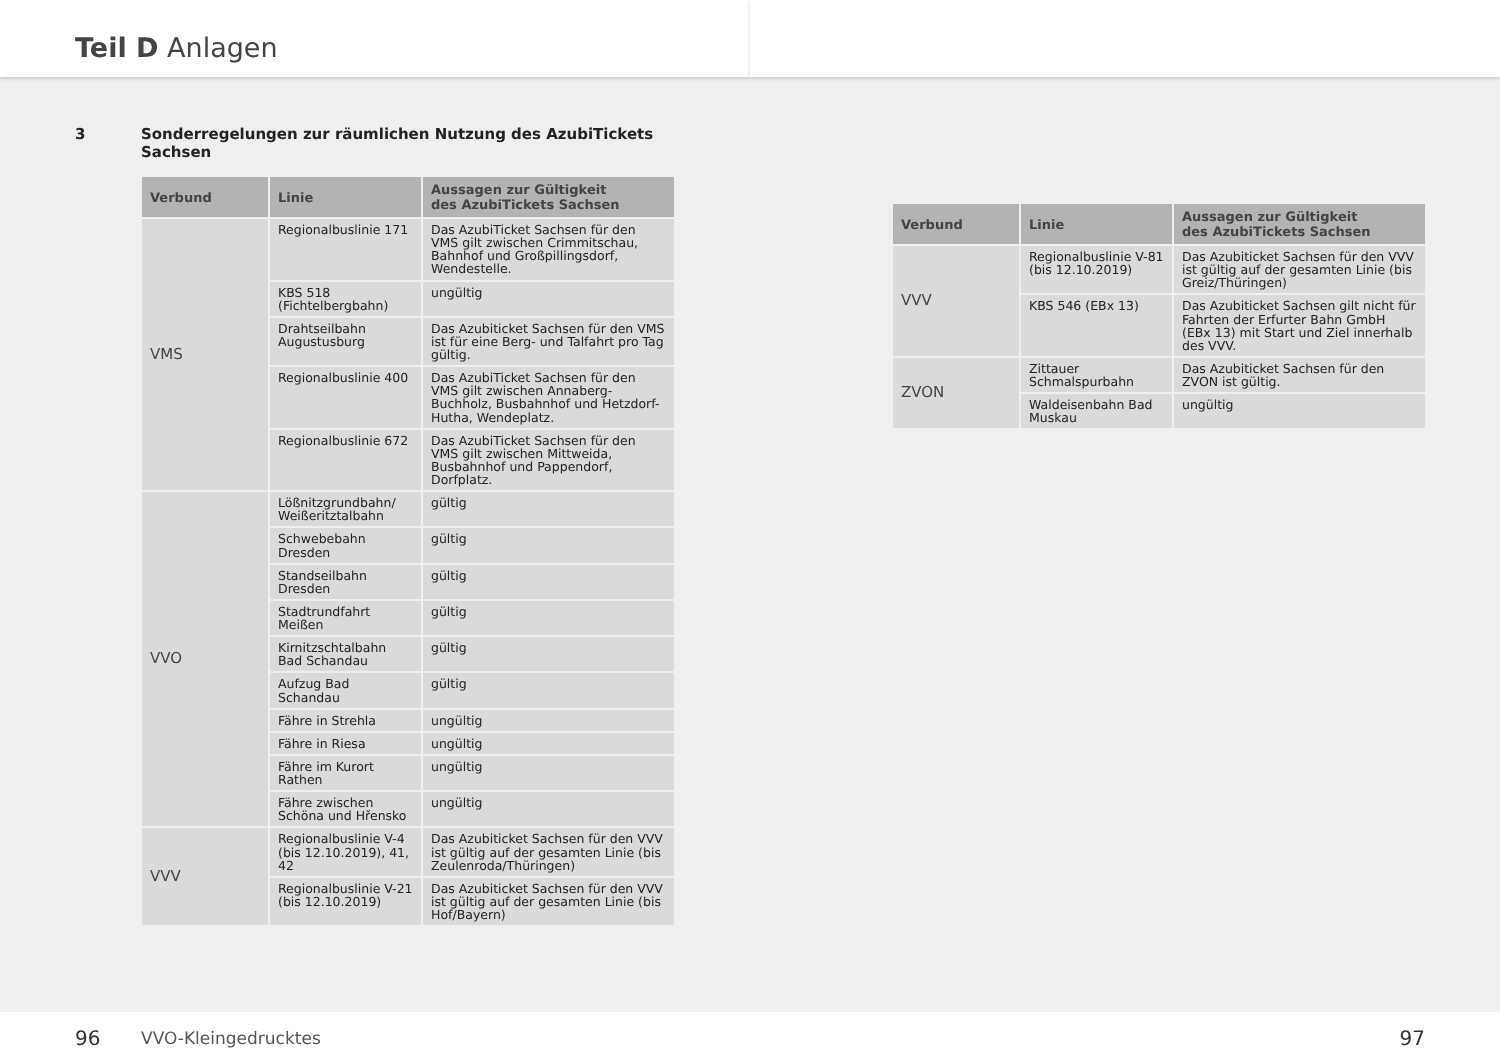Teil D Anlagen
3 Sonderregelungen zur räumlichen Nutzung des AzubiTickets
Sachsen
| Verbund | Linie | Aussagen zur Gültigkeit des AzubiTickets Sachsen |
| --- | --- | --- |
| VMS | Regionalbuslinie 171 | Das AzubiTicket Sachsen für den VMS gilt zwischen Crimmitschau, Bahnhof und Großpillingsdorf, Wendestelle. |
| | KBS 518 (Fichtelbergbahn) | ungültig |
| | Drahtseilbahn Augustusburg | Das Azubiticket Sachsen für den VMS ist für eine Berg- und Talfahrt pro Tag gültig. |
| | Regionalbuslinie 400 | Das AzubiTicket Sachsen für den VMS gilt zwischen Annaberg-Buchholz, Busbahnhof und Hetzdorf-Hutha, Wendeplatz. |
| | Regionalbuslinie 672 | Das AzubiTicket Sachsen für den VMS gilt zwischen Mittweida, Busbahnhof und Pappendorf, Dorfplatz. |
| VVO | Lößnitzgrundbahn/ Weißeritztalbahn | gültig |
| | Schwebebahn Dresden | gültig |
| | Standseilbahn Dresden | gültig |
| | Stadtrundfahrt Meißen | gültig |
| | Kirnitzschtalbahn Bad Schandau | gültig |
| | Aufzug Bad Schandau | gültig |
| | Fähre in Strehla | ungültig |
| | Fähre in Riesa | ungültig |
| | Fähre im Kurort Rathen | ungültig |
| | Fähre zwischen Schöna und Hřensko | ungültig |
| VVV | Regionalbuslinie V-4 (bis 12.10.2019), 41, 42 | Das Azubiticket Sachsen für den VVV ist gültig auf der gesamten Linie (bis Zeulenroda/Thüringen) |
| | Regionalbuslinie V-21 (bis 12.10.2019) | Das Azubiticket Sachsen für den VVV ist gültig auf der gesamten Linie (bis Hof/Bayern) |
96 VVO-Kleingedrucktes
| Verbund | Linie | Aussagen zur Gültigkeit des AzubiTickets Sachsen |
| --- | --- | --- |
| VVV | Regionalbuslinie V-81 (bis 12.10.2019) | Das Azubiticket Sachsen für den VVV ist gültig auf der gesamten Linie (bis Greiz/Thüringen) |
| | KBS 546 (EBx 13) | Das Azubiticket Sachsen gilt nicht für Fahrten der Erfurter Bahn GmbH (EBx 13) mit Start und Ziel innerhalb des VVV. |
| ZVON | Zittauer Schmalspurbahn | Das Azubiticket Sachsen für den ZVON ist gültig. |
| | Waldeisenbahn Bad Muskau | ungültig |
97